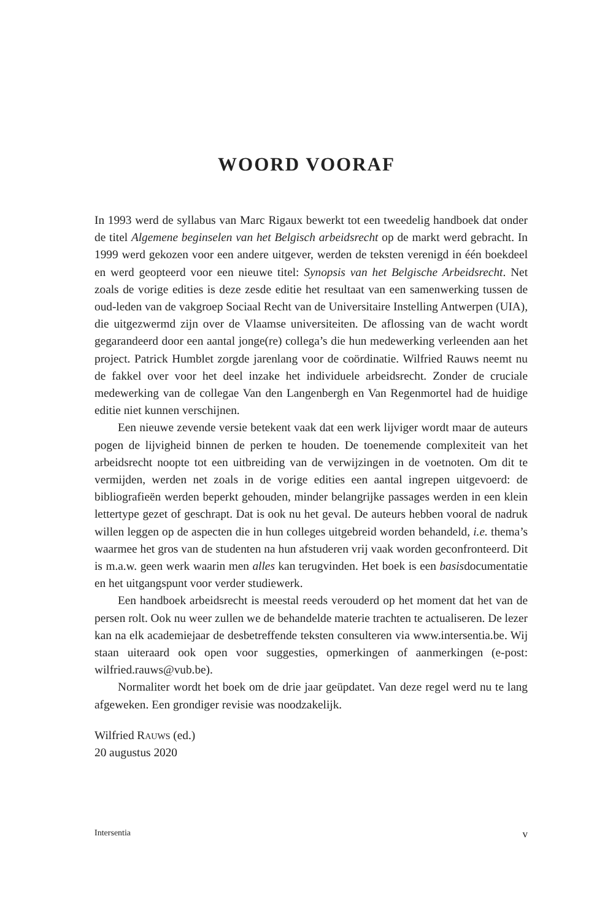WOORD VOORAF
In 1993 werd de syllabus van Marc Rigaux bewerkt tot een tweedelig handboek dat onder de titel Algemene beginselen van het Belgisch arbeidsrecht op de markt werd gebracht. In 1999 werd gekozen voor een andere uitgever, werden de teksten verenigd in één boekdeel en werd geopteerd voor een nieuwe titel: Synopsis van het Belgische Arbeidsrecht. Net zoals de vorige edities is deze zesde editie het resultaat van een samenwerking tussen de oud-leden van de vakgroep Sociaal Recht van de Universitaire Instelling Antwerpen (UIA), die uitgezwermd zijn over de Vlaamse universiteiten. De aflossing van de wacht wordt gegarandeerd door een aantal jonge(re) collega’s die hun medewerking verleenden aan het project. Patrick Humblet zorgde jarenlang voor de coördinatie. Wilfried Rauws neemt nu de fakkel over voor het deel inzake het individuele arbeidsrecht. Zonder de cruciale medewerking van de collegae Van den Langenbergh en Van Regenmortel had de huidige editie niet kunnen verschijnen.
Een nieuwe zevende versie betekent vaak dat een werk lijviger wordt maar de auteurs pogen de lijvigheid binnen de perken te houden. De toenemende complexiteit van het arbeidsrecht noopte tot een uitbreiding van de verwijzingen in de voetnoten. Om dit te vermijden, werden net zoals in de vorige edities een aantal ingrepen uitgevoerd: de bibliografieën werden beperkt gehouden, minder belangrijke passages werden in een klein lettertype gezet of geschrapt. Dat is ook nu het geval. De auteurs hebben vooral de nadruk willen leggen op de aspecten die in hun colleges uitgebreid worden behandeld, i.e. thema’s waarmee het gros van de studenten na hun afstuderen vrij vaak worden geconfronteerd. Dit is m.a.w. geen werk waarin men alles kan terugvinden. Het boek is een basisdocumentatie en het uitgangspunt voor verder studiewerk.
Een handboek arbeidsrecht is meestal reeds verouderd op het moment dat het van de persen rolt. Ook nu weer zullen we de behandelde materie trachten te actualiseren. De lezer kan na elk academiejaar de desbetreffende teksten consulteren via www.intersentia.be. Wij staan uiteraard ook open voor suggesties, opmerkingen of aanmerkingen (e-post: wilfried.rauws@vub.be).
Normaliter wordt het boek om de drie jaar geüpdatet. Van deze regel werd nu te lang afgeweken. Een grondiger revisie was noodzakelijk.
Wilfried Rauws (ed.)
20 augustus 2020
Intersentia v